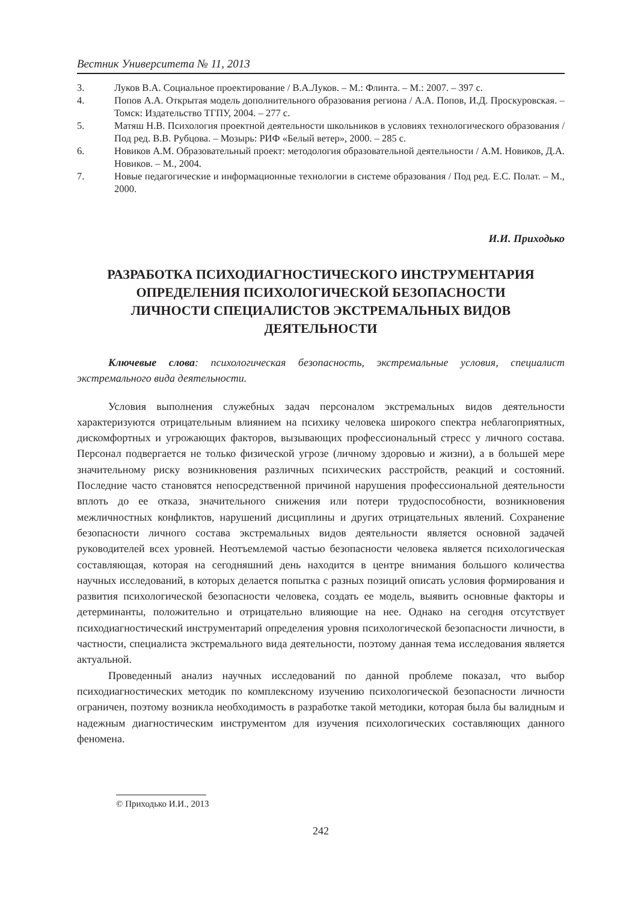Вестник Университета № 11, 2013
3. Луков В.А. Социальное проектирование / В.А.Луков. – М.: Флинта. – М.: 2007. – 397 с.
4. Попов А.А. Открытая модель дополнительного образования региона / А.А. Попов, И.Д. Проскуровская. – Томск: Издательство ТГПУ, 2004. – 277 с.
5. Матяш Н.В. Психология проектной деятельности школьников в условиях технологического образования / Под ред. В.В. Рубцова. – Мозырь: РИФ «Белый ветер», 2000. – 285 с.
6. Новиков А.М. Образовательный проект: методология образовательной деятельности / А.М. Новиков, Д.А. Новиков. – М., 2004.
7. Новые педагогические и информационные технологии в системе образования / Под ред. Е.С. Полат. – М., 2000.
И.И. Приходько
РАЗРАБОТКА ПСИХОДИАГНОСТИЧЕСКОГО ИНСТРУМЕНТАРИЯ
ОПРЕДЕЛЕНИЯ ПСИХОЛОГИЧЕСКОЙ БЕЗОПАСНОСТИ
ЛИЧНОСТИ СПЕЦИАЛИСТОВ ЭКСТРЕМАЛЬНЫХ ВИДОВ
ДЕЯТЕЛЬНОСТИ
Ключевые слова: психологическая безопасность, экстремальные условия, специалист экстремального вида деятельности.
Условия выполнения служебных задач персоналом экстремальных видов деятельности характеризуются отрицательным влиянием на психику человека широкого спектра неблагоприятных, дискомфортных и угрожающих факторов, вызывающих профессиональный стресс у личного состава. Персонал подвергается не только физической угрозе (личному здоровью и жизни), а в большей мере значительному риску возникновения различных психических расстройств, реакций и состояний. Последние часто становятся непосредственной причиной нарушения профессиональной деятельности вплоть до ее отказа, значительного снижения или потери трудоспособности, возникновения межличностных конфликтов, нарушений дисциплины и других отрицательных явлений. Сохранение безопасности личного состава экстремальных видов деятельности является основной задачей руководителей всех уровней. Неотъемлемой частью безопасности человека является психологическая составляющая, которая на сегодняшний день находится в центре внимания большого количества научных исследований, в которых делается попытка с разных позиций описать условия формирования и развития психологической безопасности человека, создать ее модель, выявить основные факторы и детерминанты, положительно и отрицательно влияющие на нее. Однако на сегодня отсутствует психодиагностический инструментарий определения уровня психологической безопасности личности, в частности, специалиста экстремального вида деятельности, поэтому данная тема исследования является актуальной.
Проведенный анализ научных исследований по данной проблеме показал, что выбор психодиагностических методик по комплексному изучению психологической безопасности личности ограничен, поэтому возникла необходимость в разработке такой методики, которая была бы валидным и надежным диагностическим инструментом для изучения психологических составляющих данного феномена.
© Приходько И.И., 2013
242